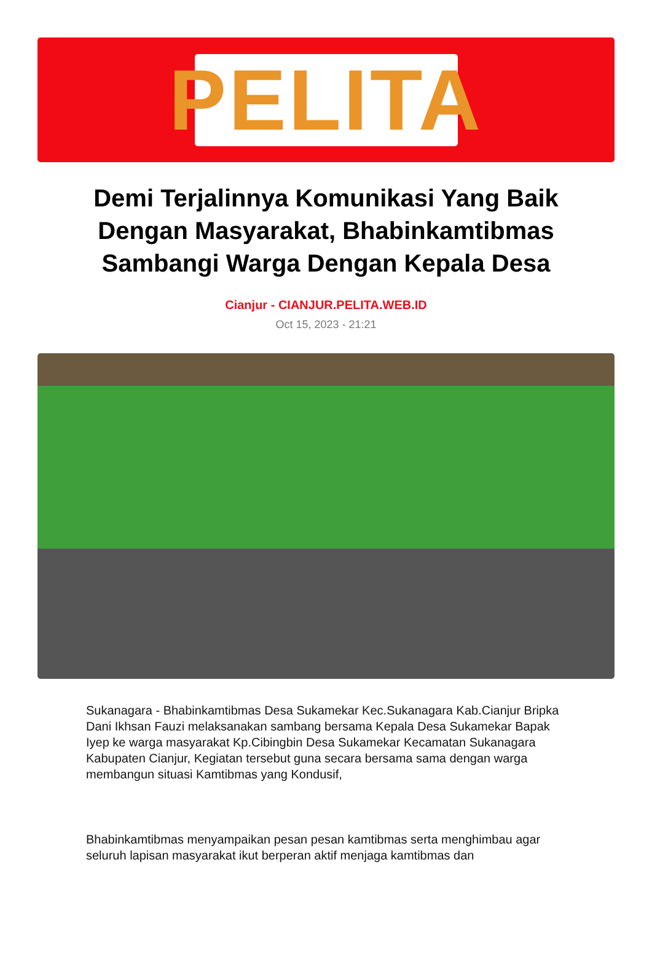PELITA
Demi Terjalinnya Komunikasi Yang Baik Dengan Masyarakat, Bhabinkamtibmas Sambangi Warga Dengan Kepala Desa
Cianjur - CIANJUR.PELITA.WEB.ID
Oct 15, 2023 - 21:21
Sukanagara - Bhabinkamtibmas Desa Sukamekar Kec.Sukanagara Kab.Cianjur Bripka Dani Ikhsan Fauzi melaksanakan sambang bersama Kepala Desa Sukamekar Bapak Iyep ke warga masyarakat Kp.Cibingbin Desa Sukamekar Kecamatan Sukanagara Kabupaten Cianjur, Kegiatan tersebut guna secara bersama sama dengan warga membangun situasi Kamtibmas yang Kondusif,
Bhabinkamtibmas menyampaikan pesan pesan kamtibmas serta menghimbau agar seluruh lapisan masyarakat ikut berperan aktif menjaga kamtibmas dan